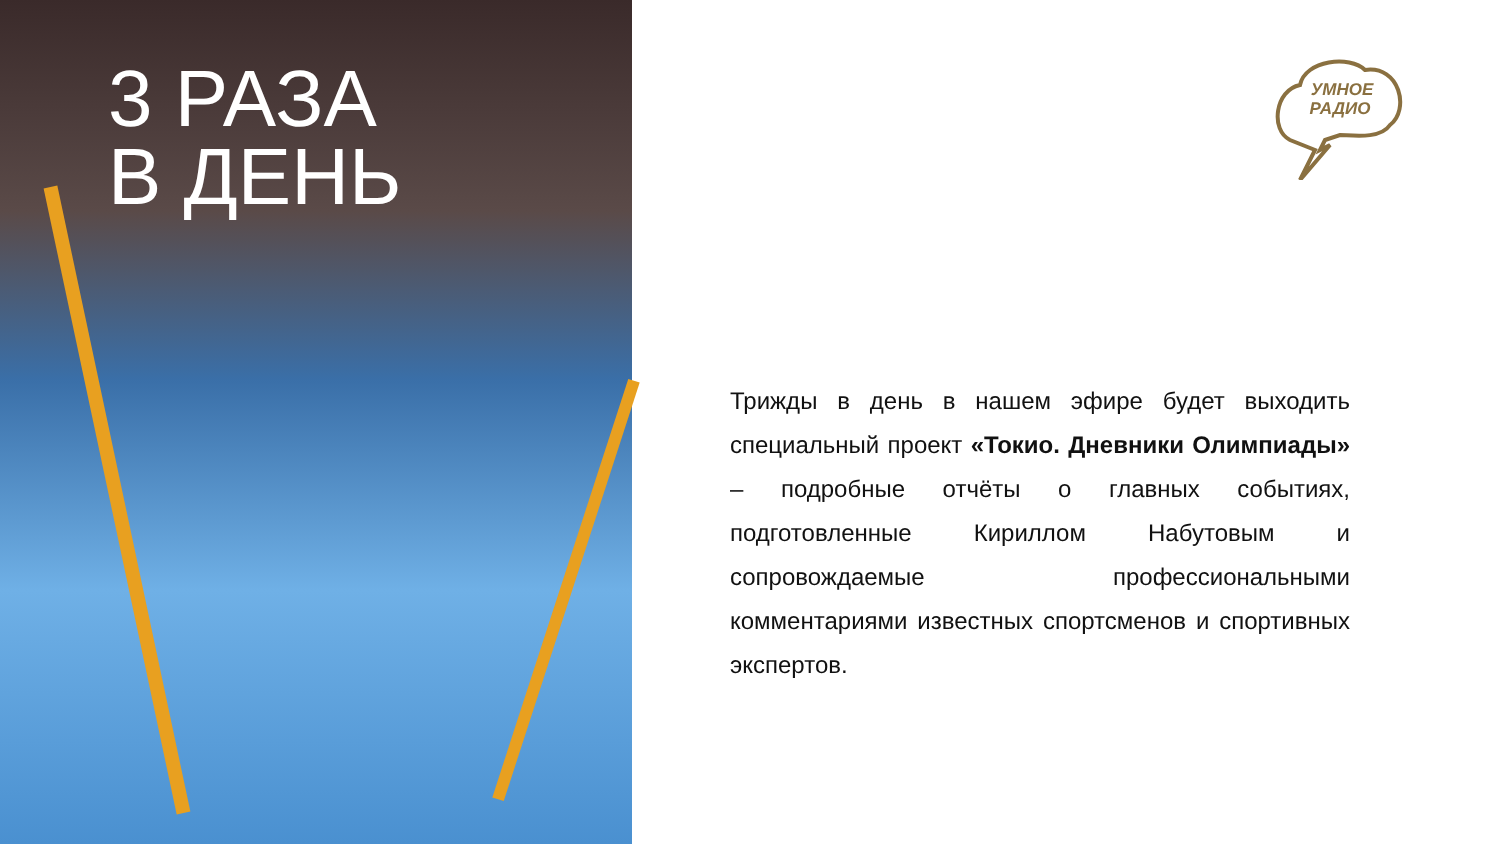3 РАЗА
В ДЕНЬ
УМНОЕ
РАДИО
Трижды в день в нашем эфире будет выходить специальный проект «Токио. Дневники Олимпиады» – подробные отчёты о главных событиях, подготовленные Кириллом Набутовым и сопровождаемые профессиональными комментариями известных спортсменов и спортивных экспертов.